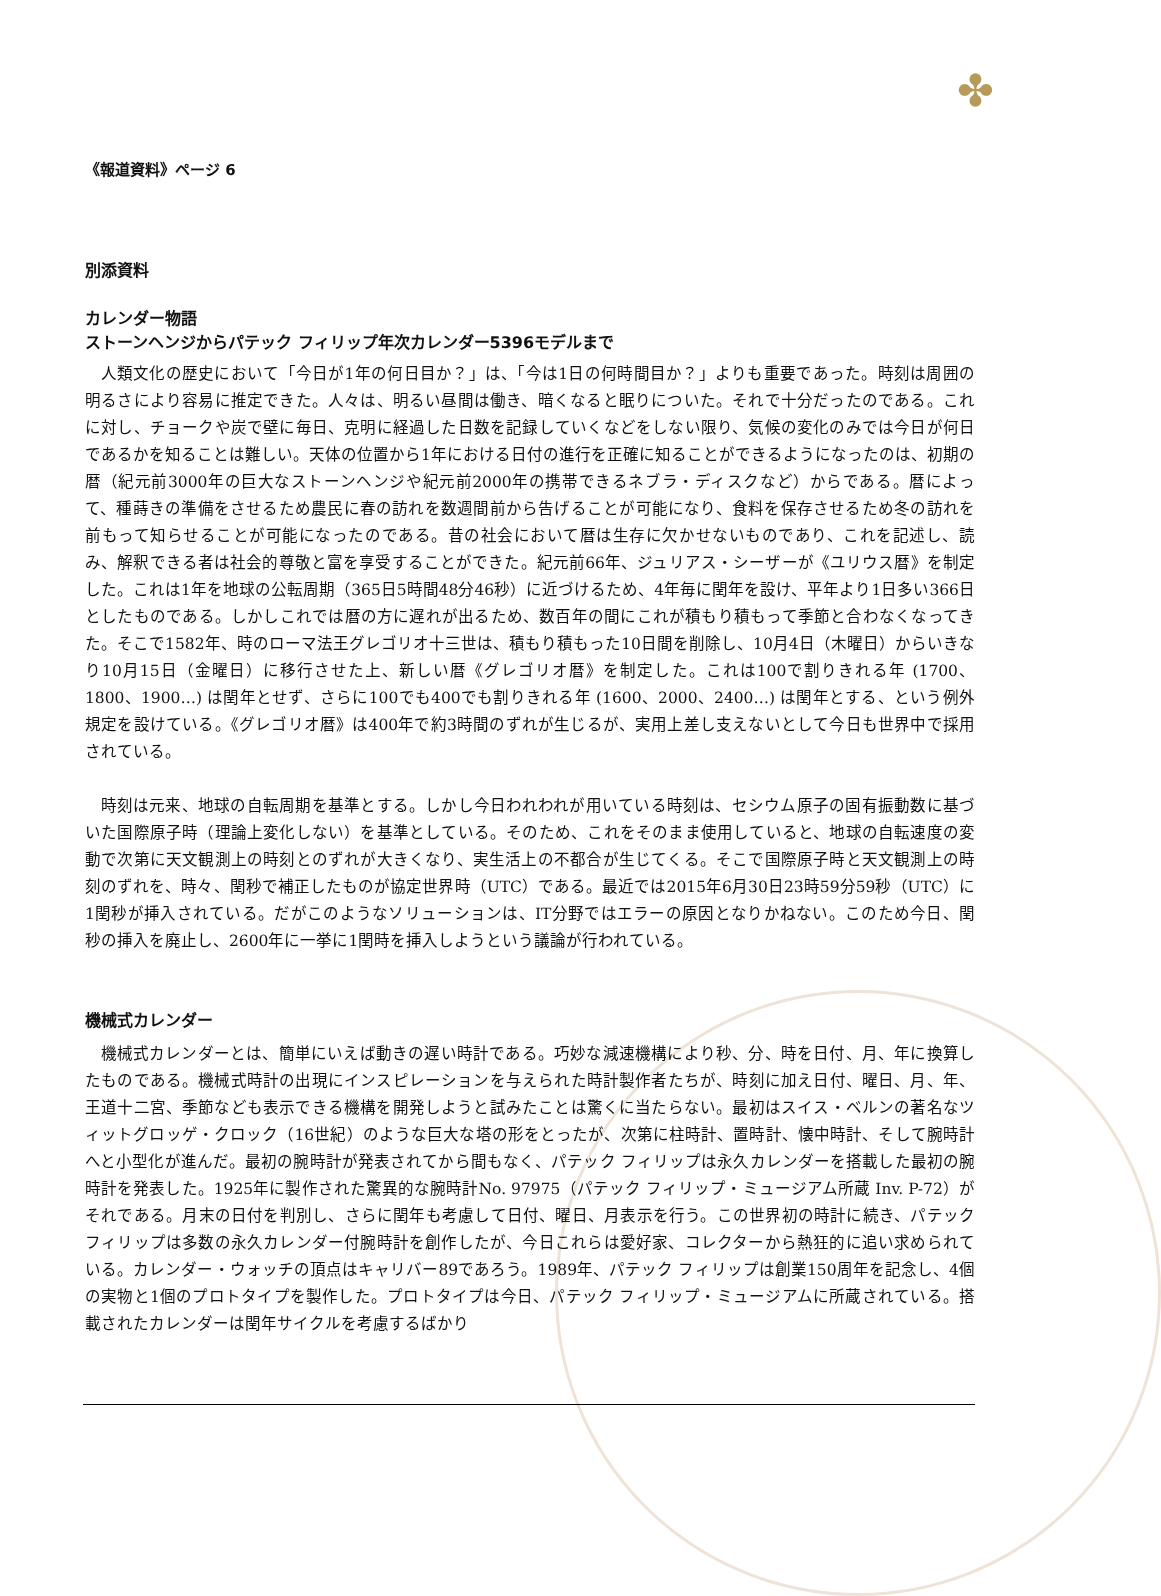✤
《報道資料》ページ 6
別添資料
カレンダー物語
ストーンヘンジからパテック フィリップ年次カレンダー5396モデルまで
人類文化の歴史において「今日が1年の何日目か？」は、「今は1日の何時間目か？」よりも重要であった。時刻は周囲の明るさにより容易に推定できた。人々は、明るい昼間は働き、暗くなると眠りについた。それで十分だったのである。これに対し、チョークや炭で壁に毎日、克明に経過した日数を記録していくなどをしない限り、気候の変化のみでは今日が何日であるかを知ることは難しい。天体の位置から1年における日付の進行を正確に知ることができるようになったのは、初期の暦（紀元前3000年の巨大なストーンヘンジや紀元前2000年の携帯できるネブラ・ディスクなど）からである。暦によって、種蒔きの準備をさせるため農民に春の訪れを数週間前から告げることが可能になり、食料を保存させるため冬の訪れを前もって知らせることが可能になったのである。昔の社会において暦は生存に欠かせないものであり、これを記述し、読み、解釈できる者は社会的尊敬と富を享受することができた。紀元前66年、ジュリアス・シーザーが《ユリウス暦》を制定した。これは1年を地球の公転周期（365日5時間48分46秒）に近づけるため、4年毎に閏年を設け、平年より1日多い366日としたものである。しかしこれでは暦の方に遅れが出るため、数百年の間にこれが積もり積もって季節と合わなくなってきた。そこで1582年、時のローマ法王グレゴリオ十三世は、積もり積もった10日間を削除し、10月4日（木曜日）からいきなり10月15日（金曜日）に移行させた上、新しい暦《グレゴリオ暦》を制定した。これは100で割りきれる年 (1700、1800、1900…) は閏年とせず、さらに100でも400でも割りきれる年 (1600、2000、2400…) は閏年とする、という例外規定を設けている。《グレゴリオ暦》は400年で約3時間のずれが生じるが、実用上差し支えないとして今日も世界中で採用されている。
時刻は元来、地球の自転周期を基準とする。しかし今日われわれが用いている時刻は、セシウム原子の固有振動数に基づいた国際原子時（理論上変化しない）を基準としている。そのため、これをそのまま使用していると、地球の自転速度の変動で次第に天文観測上の時刻とのずれが大きくなり、実生活上の不都合が生じてくる。そこで国際原子時と天文観測上の時刻のずれを、時々、閏秒で補正したものが協定世界時（UTC）である。最近では2015年6月30日23時59分59秒（UTC）に1閏秒が挿入されている。だがこのようなソリューションは、IT分野ではエラーの原因となりかねない。このため今日、閏秒の挿入を廃止し、2600年に一挙に1閏時を挿入しようという議論が行われている。
機械式カレンダー
機械式カレンダーとは、簡単にいえば動きの遅い時計である。巧妙な減速機構により秒、分、時を日付、月、年に換算したものである。機械式時計の出現にインスピレーションを与えられた時計製作者たちが、時刻に加え日付、曜日、月、年、王道十二宮、季節なども表示できる機構を開発しようと試みたことは驚くに当たらない。最初はスイス・ベルンの著名なツィットグロッゲ・クロック（16世紀）のような巨大な塔の形をとったが、次第に柱時計、置時計、懐中時計、そして腕時計へと小型化が進んだ。最初の腕時計が発表されてから間もなく、パテック フィリップは永久カレンダーを搭載した最初の腕時計を発表した。1925年に製作された驚異的な腕時計No. 97975（パテック フィリップ・ミュージアム所蔵 Inv. P-72）がそれである。月末の日付を判別し、さらに閏年も考慮して日付、曜日、月表示を行う。この世界初の時計に続き、パテック フィリップは多数の永久カレンダー付腕時計を創作したが、今日これらは愛好家、コレクターから熱狂的に追い求められている。カレンダー・ウォッチの頂点はキャリバー89であろう。1989年、パテック フィリップは創業150周年を記念し、4個の実物と1個のプロトタイプを製作した。プロトタイプは今日、パテック フィリップ・ミュージアムに所蔵されている。搭載されたカレンダーは閏年サイクルを考慮するばかり